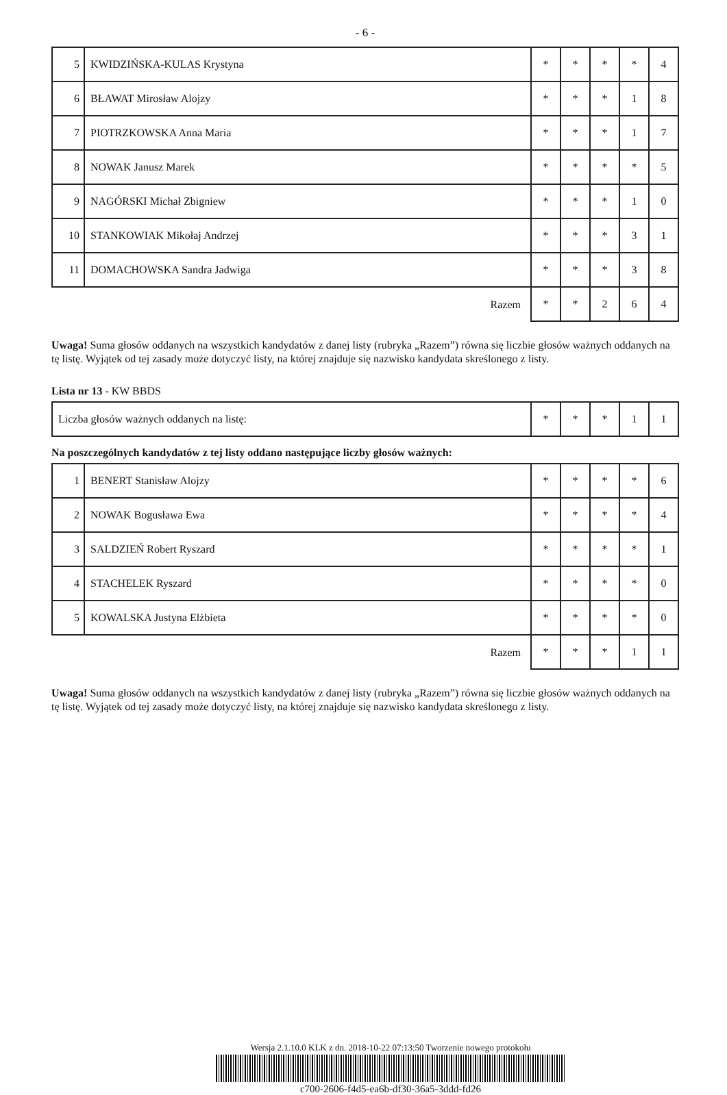- 6 -
| 5 | KWIDZIŃSKA-KULAS Krystyna | * | * | * | * | 4 |
| 6 | BŁAWAT Mirosław Alojzy | * | * | * | 1 | 8 |
| 7 | PIOTRZKOWSKA Anna Maria | * | * | * | 1 | 7 |
| 8 | NOWAK Janusz Marek | * | * | * | * | 5 |
| 9 | NAGÓRSKI Michał Zbigniew | * | * | * | 1 | 0 |
| 10 | STANKOWIAK Mikołaj Andrzej | * | * | * | 3 | 1 |
| 11 | DOMACHOWSKA Sandra Jadwiga | * | * | * | 3 | 8 |
| Razem | | * | * | 2 | 6 | 4 |
Uwaga! Suma głosów oddanych na wszystkich kandydatów z danej listy (rubryka „Razem”) równa się liczbie głosów ważnych oddanych na tę listę. Wyjątek od tej zasady może dotyczyć listy, na której znajduje się nazwisko kandydata skreślonego z listy.
Lista nr 13 - KW BBDS
| Liczba głosów ważnych oddanych na listę: | * | * | * | 1 | 1 |
Na poszczególnych kandydatów z tej listy oddano następujące liczby głosów ważnych:
| 1 | BENERT Stanisław Alojzy | * | * | * | * | 6 |
| 2 | NOWAK Bogusława Ewa | * | * | * | * | 4 |
| 3 | SALDZIEŃ Robert Ryszard | * | * | * | * | 1 |
| 4 | STACHELEK Ryszard | * | * | * | * | 0 |
| 5 | KOWALSKA Justyna Elżbieta | * | * | * | * | 0 |
| Razem | | * | * | * | 1 | 1 |
Uwaga! Suma głosów oddanych na wszystkich kandydatów z danej listy (rubryka „Razem”) równa się liczbie głosów ważnych oddanych na tę listę. Wyjątek od tej zasady może dotyczyć listy, na której znajduje się nazwisko kandydata skreślonego z listy.
Wersja 2.1.10.0 KLK z dn. 2018-10-22 07:13:50 Tworzenie nowego protokołu
c700-2606-f4d5-ea6b-df30-36a5-3ddd-fd26